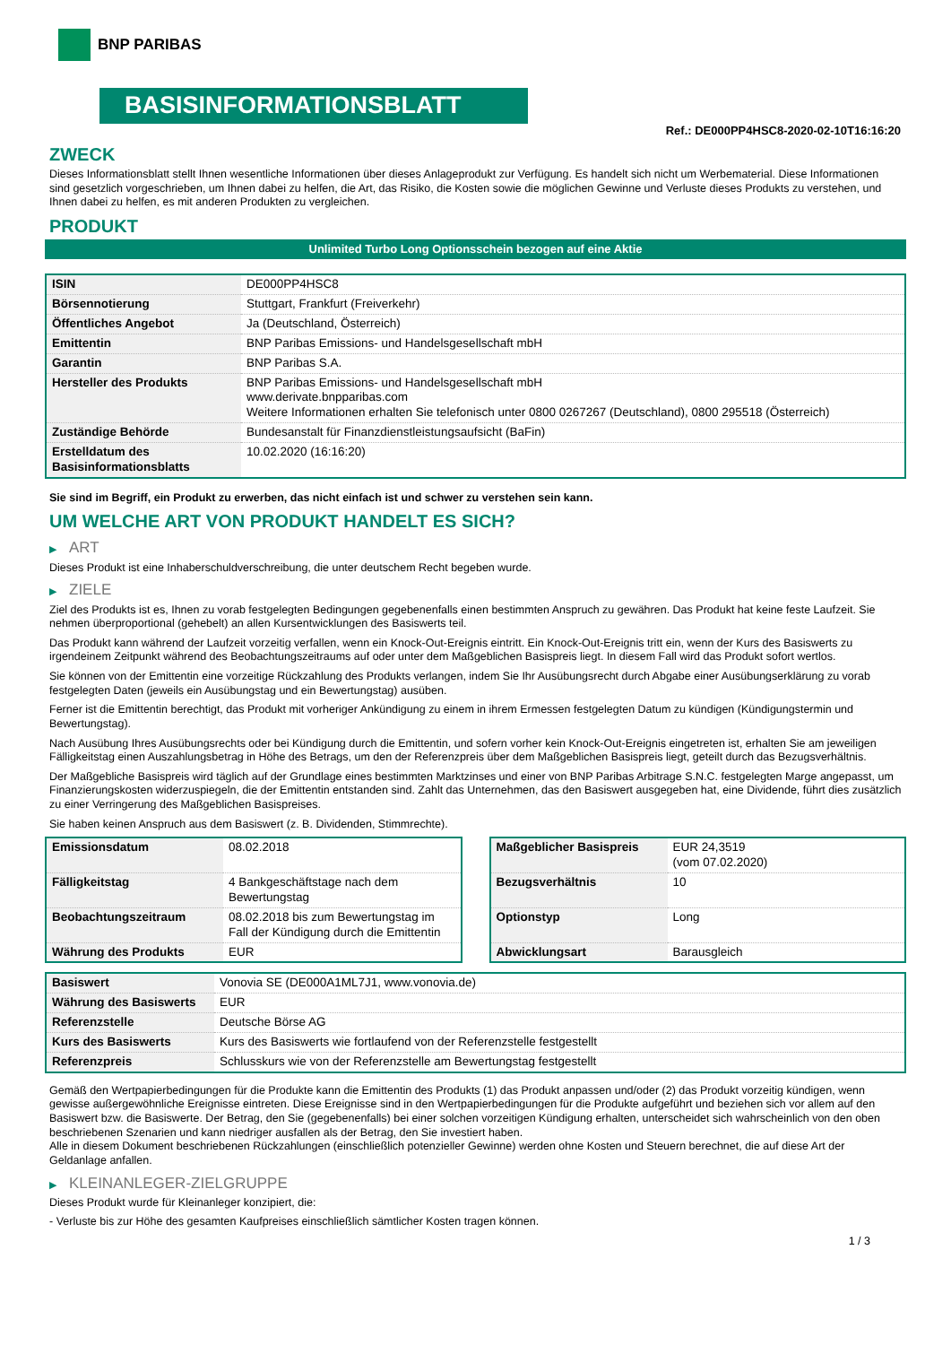BNP PARIBAS
BASISINFORMATIONSBLATT
Ref.: DE000PP4HSC8-2020-02-10T16:16:20
ZWECK
Dieses Informationsblatt stellt Ihnen wesentliche Informationen über dieses Anlageprodukt zur Verfügung. Es handelt sich nicht um Werbematerial. Diese Informationen sind gesetzlich vorgeschrieben, um Ihnen dabei zu helfen, die Art, das Risiko, die Kosten sowie die möglichen Gewinne und Verluste dieses Produkts zu verstehen, und Ihnen dabei zu helfen, es mit anderen Produkten zu vergleichen.
PRODUKT
Unlimited Turbo Long Optionsschein bezogen auf eine Aktie
| ISIN | DE000PP4HSC8 |
| Börsennotierung | Stuttgart, Frankfurt (Freiverkehr) |
| Öffentliches Angebot | Ja (Deutschland, Österreich) |
| Emittentin | BNP Paribas Emissions- und Handelsgesellschaft mbH |
| Garantin | BNP Paribas S.A. |
| Hersteller des Produkts | BNP Paribas Emissions- und Handelsgesellschaft mbH www.derivate.bnpparibas.com Weitere Informationen erhalten Sie telefonisch unter 0800 0267267 (Deutschland), 0800 295518 (Österreich) |
| Zuständige Behörde | Bundesanstalt für Finanzdienstleistungsaufsicht (BaFin) |
| Erstelldatum des Basisinformationsblatts | 10.02.2020 (16:16:20) |
Sie sind im Begriff, ein Produkt zu erwerben, das nicht einfach ist und schwer zu verstehen sein kann.
UM WELCHE ART VON PRODUKT HANDELT ES SICH?
▶ ART
Dieses Produkt ist eine Inhaberschuldverschreibung, die unter deutschem Recht begeben wurde.
▶ ZIELE
Ziel des Produkts ist es, Ihnen zu vorab festgelegten Bedingungen gegebenenfalls einen bestimmten Anspruch zu gewähren. Das Produkt hat keine feste Laufzeit. Sie nehmen überproportional (gehebelt) an allen Kursentwicklungen des Basiswerts teil.
Das Produkt kann während der Laufzeit vorzeitig verfallen, wenn ein Knock-Out-Ereignis eintritt. Ein Knock-Out-Ereignis tritt ein, wenn der Kurs des Basiswerts zu irgendeinem Zeitpunkt während des Beobachtungszeitraums auf oder unter dem Maßgeblichen Basispreis liegt. In diesem Fall wird das Produkt sofort wertlos.
Sie können von der Emittentin eine vorzeitige Rückzahlung des Produkts verlangen, indem Sie Ihr Ausübungsrecht durch Abgabe einer Ausübungserklärung zu vorab festgelegten Daten (jeweils ein Ausübungstag und ein Bewertungstag) ausüben.
Ferner ist die Emittentin berechtigt, das Produkt mit vorheriger Ankündigung zu einem in ihrem Ermessen festgelegten Datum zu kündigen (Kündigungstermin und Bewertungstag).
Nach Ausübung Ihres Ausübungsrechts oder bei Kündigung durch die Emittentin, und sofern vorher kein Knock-Out-Ereignis eingetreten ist, erhalten Sie am jeweiligen Fälligkeitstag einen Auszahlungsbetrag in Höhe des Betrags, um den der Referenzpreis über dem Maßgeblichen Basispreis liegt, geteilt durch das Bezugsverhältnis.
Der Maßgebliche Basispreis wird täglich auf der Grundlage eines bestimmten Marktzinses und einer von BNP Paribas Arbitrage S.N.C. festgelegten Marge angepasst, um Finanzierungskosten widerzuspiegeln, die der Emittentin entstanden sind. Zahlt das Unternehmen, das den Basiswert ausgegeben hat, eine Dividende, führt dies zusätzlich zu einer Verringerung des Maßgeblichen Basispreises.
Sie haben keinen Anspruch aus dem Basiswert (z. B. Dividenden, Stimmrechte).
| Emissionsdatum | 08.02.2018 |
| Fälligkeitstag | 4 Bankgeschäftstage nach dem Bewertungstag |
| Beobachtungszeitraum | 08.02.2018 bis zum Bewertungstag im Fall der Kündigung durch die Emittentin |
| Währung des Produkts | EUR |
| Maßgeblicher Basispreis | EUR 24,3519 (vom 07.02.2020) |
| Bezugsverhältnis | 10 |
| Optionstyp | Long |
| Abwicklungsart | Barausgleich |
| Basiswert | Vonovia SE (DE000A1ML7J1, www.vonovia.de) |
| Währung des Basiswerts | EUR |
| Referenzstelle | Deutsche Börse AG |
| Kurs des Basiswerts | Kurs des Basiswerts wie fortlaufend von der Referenzstelle festgestellt |
| Referenzpreis | Schlusskurs wie von der Referenzstelle am Bewertungstag festgestellt |
Gemäß den Wertpapierbedingungen für die Produkte kann die Emittentin des Produkts (1) das Produkt anpassen und/oder (2) das Produkt vorzeitig kündigen, wenn gewisse außergewöhnliche Ereignisse eintreten. Diese Ereignisse sind in den Wertpapierbedingungen für die Produkte aufgeführt und beziehen sich vor allem auf den Basiswert bzw. die Basiswerte. Der Betrag, den Sie (gegebenenfalls) bei einer solchen vorzeitigen Kündigung erhalten, unterscheidet sich wahrscheinlich von den oben beschriebenen Szenarien und kann niedriger ausfallen als der Betrag, den Sie investiert haben.
Alle in diesem Dokument beschriebenen Rückzahlungen (einschließlich potenzieller Gewinne) werden ohne Kosten und Steuern berechnet, die auf diese Art der Geldanlage anfallen.
▶ KLEINANLEGER-ZIELGRUPPE
Dieses Produkt wurde für Kleinanleger konzipiert, die:
- Verluste bis zur Höhe des gesamten Kaufpreises einschließlich sämtlicher Kosten tragen können.
1 / 3